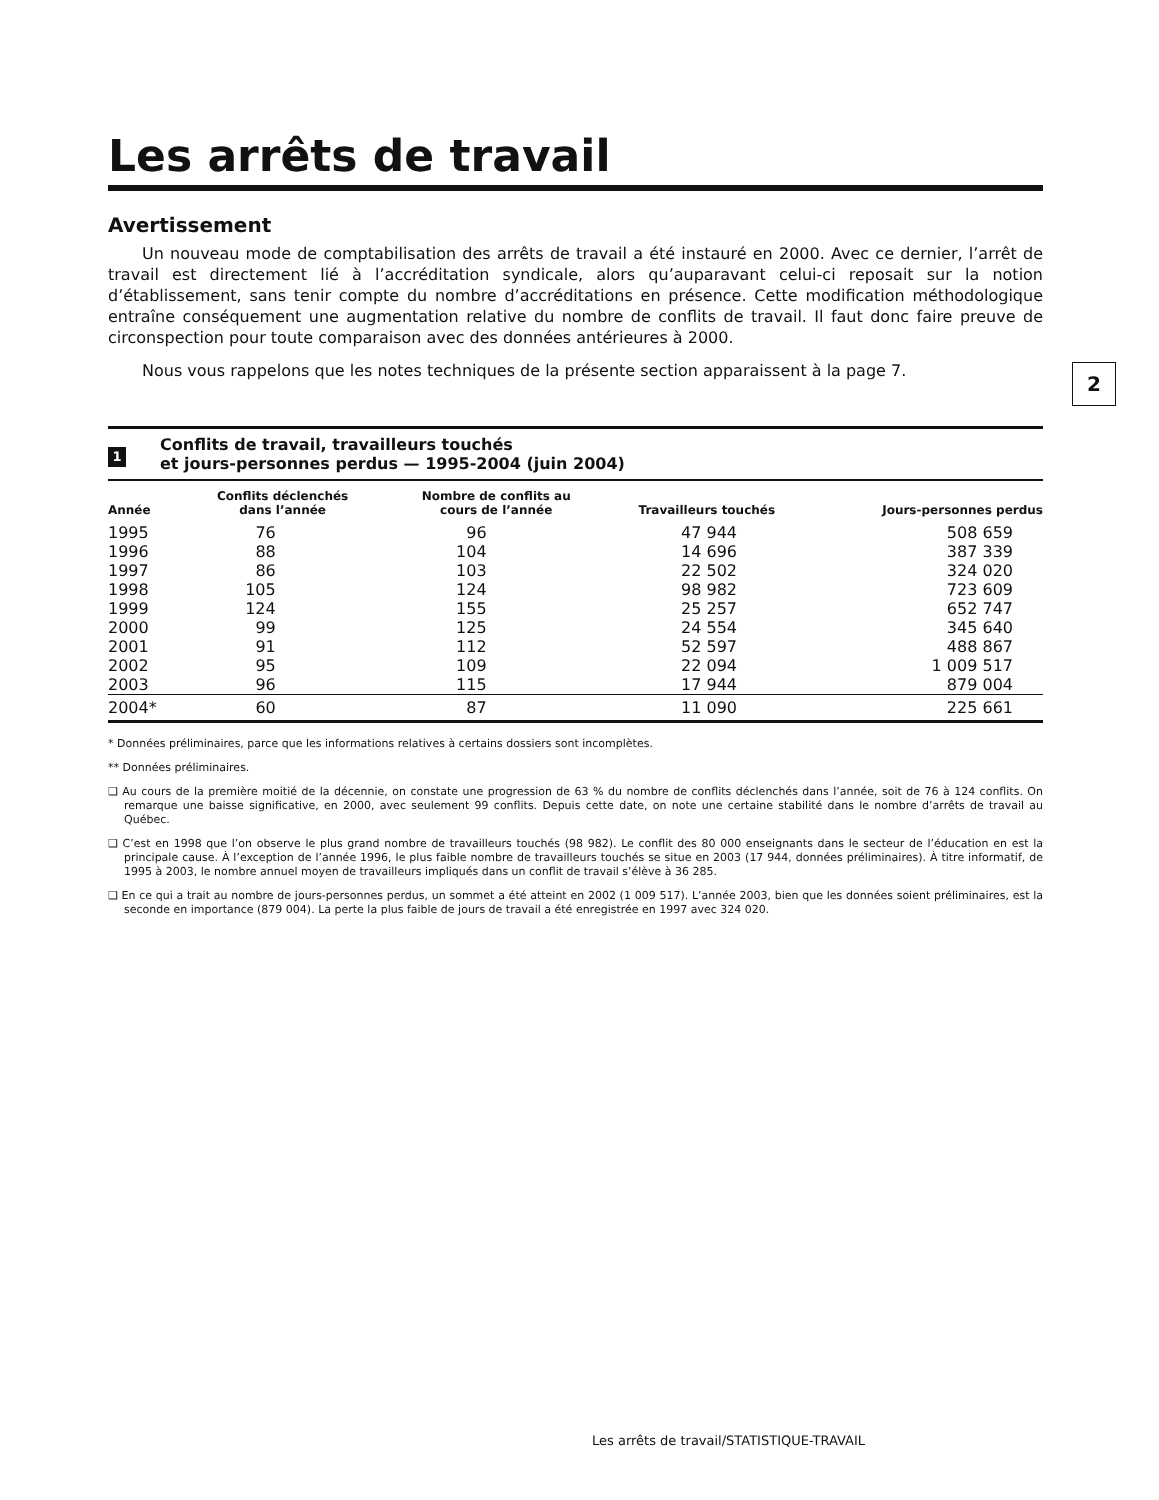2
Les arrêts de travail
Avertissement
Un nouveau mode de comptabilisation des arrêts de travail a été instauré en 2000. Avec ce dernier, l’arrêt de travail est directement lié à l’accréditation syndicale, alors qu’auparavant celui-ci reposait sur la notion d’établissement, sans tenir compte du nombre d’accréditations en présence. Cette modification méthodologique entraîne conséquement une augmentation relative du nombre de conflits de travail. Il faut donc faire preuve de circonspection pour toute comparaison avec des données antérieures à 2000.
Nous vous rappelons que les notes techniques de la présente section apparaissent à la page 7.
1
Conflits de travail, travailleurs touchés
et jours-personnes perdus — 1995-2004 (juin 2004)
| Année | Conflits déclenchés dans l’année | Nombre de conflits au cours de l’année | Travailleurs touchés | Jours-personnes perdus |
| --- | --- | --- | --- | --- |
| 1995 | 76 | 96 | 47 944 | 508 659 |
| 1996 | 88 | 104 | 14 696 | 387 339 |
| 1997 | 86 | 103 | 22 502 | 324 020 |
| 1998 | 105 | 124 | 98 982 | 723 609 |
| 1999 | 124 | 155 | 25 257 | 652 747 |
| 2000 | 99 | 125 | 24 554 | 345 640 |
| 2001 | 91 | 112 | 52 597 | 488 867 |
| 2002 | 95 | 109 | 22 094 | 1 009 517 |
| 2003 | 96 | 115 | 17 944 | 879 004 |
| 2004* | 60 | 87 | 11 090 | 225 661 |
* Données préliminaires, parce que les informations relatives à certains dossiers sont incomplètes.
** Données préliminaires.
❑ Au cours de la première moitié de la décennie, on constate une progression de 63 % du nombre de conflits déclenchés dans l’année, soit de 76 à 124 conflits. On remarque une baisse significative, en 2000, avec seulement 99 conflits. Depuis cette date, on note une certaine stabilité dans le nombre d’arrêts de travail au Québec.
❑ C’est en 1998 que l’on observe le plus grand nombre de travailleurs touchés (98 982). Le conflit des 80 000 enseignants dans le secteur de l’éducation en est la principale cause. À l’exception de l’année 1996, le plus faible nombre de travailleurs touchés se situe en 2003 (17 944, données préliminaires). À titre informatif, de 1995 à 2003, le nombre annuel moyen de travailleurs impliqués dans un conflit de travail s’élève à 36 285.
❑ En ce qui a trait au nombre de jours-personnes perdus, un sommet a été atteint en 2002 (1 009 517). L’année 2003, bien que les données soient préliminaires, est la seconde en importance (879 004). La perte la plus faible de jours de travail a été enregistrée en 1997 avec 324 020.
Les arrêts de travail/STATISTIQUE-TRAVAIL